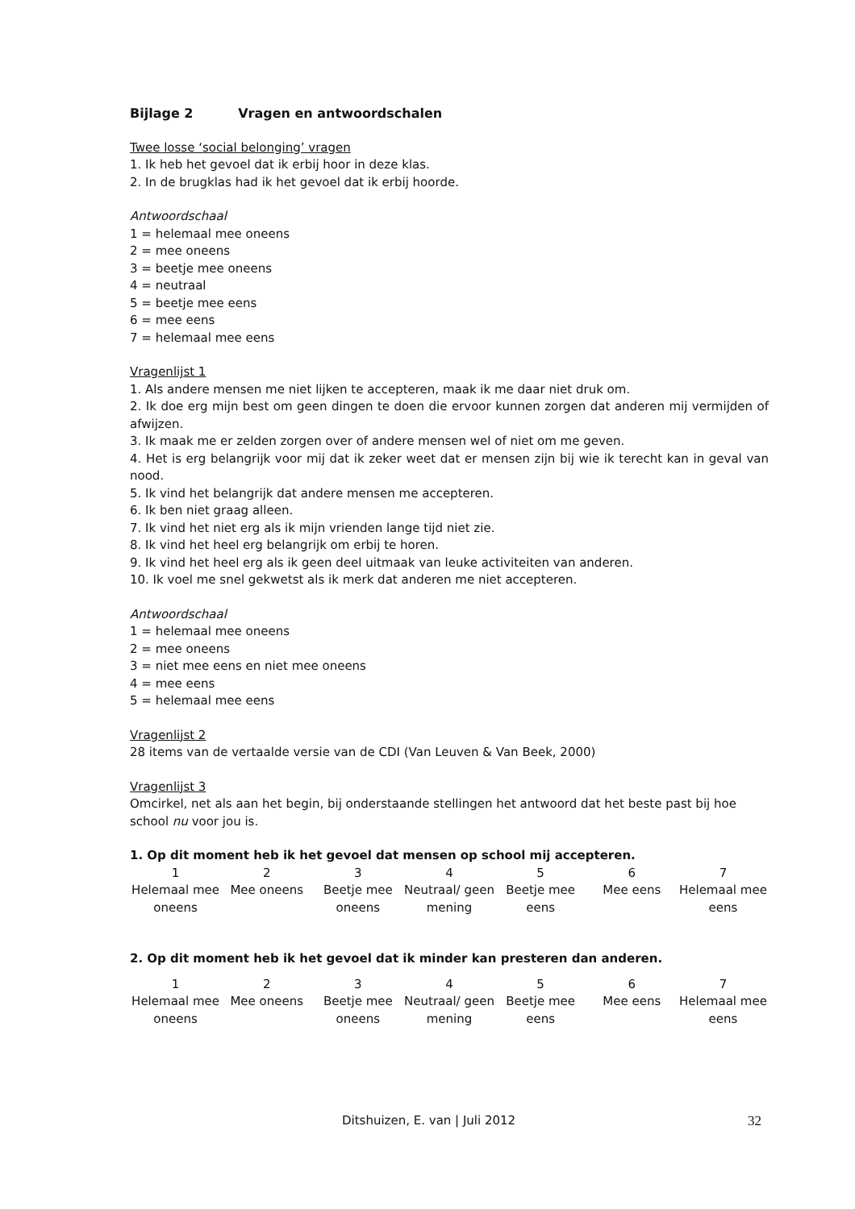Bijlage 2 Vragen en antwoordschalen
Twee losse ‘social belonging’ vragen
1. Ik heb het gevoel dat ik erbij hoor in deze klas.
2. In de brugklas had ik het gevoel dat ik erbij hoorde.
Antwoordschaal
1 = helemaal mee oneens
2 = mee oneens
3 = beetje mee oneens
4 = neutraal
5 = beetje mee eens
6 = mee eens
7 = helemaal mee eens
Vragenlijst 1
1. Als andere mensen me niet lijken te accepteren, maak ik me daar niet druk om.
2. Ik doe erg mijn best om geen dingen te doen die ervoor kunnen zorgen dat anderen mij vermijden of afwijzen.
3. Ik maak me er zelden zorgen over of andere mensen wel of niet om me geven.
4. Het is erg belangrijk voor mij dat ik zeker weet dat er mensen zijn bij wie ik terecht kan in geval van nood.
5. Ik vind het belangrijk dat andere mensen me accepteren.
6. Ik ben niet graag alleen.
7. Ik vind het niet erg als ik mijn vrienden lange tijd niet zie.
8. Ik vind het heel erg belangrijk om erbij te horen.
9. Ik vind het heel erg als ik geen deel uitmaak van leuke activiteiten van anderen.
10. Ik voel me snel gekwetst als ik merk dat anderen me niet accepteren.
Antwoordschaal
1 = helemaal mee oneens
2 = mee oneens
3 = niet mee eens en niet mee oneens
4 = mee eens
5 = helemaal mee eens
Vragenlijst 2
28 items van de vertaalde versie van de CDI (Van Leuven & Van Beek, 2000)
Vragenlijst 3
Omcirkel, net als aan het begin, bij onderstaande stellingen het antwoord dat het beste past bij hoe school nu voor jou is.
1. Op dit moment heb ik het gevoel dat mensen op school mij accepteren.
| 1 | 2 | 3 | 4 | 5 | 6 | 7 |
| Helemaal mee oneens | Mee oneens | Beetje mee oneens | Neutraal/ geen mening | Beetje mee eens | Mee eens | Helemaal mee eens |
2. Op dit moment heb ik het gevoel dat ik minder kan presteren dan anderen.
| 1 | 2 | 3 | 4 | 5 | 6 | 7 |
| Helemaal mee oneens | Mee oneens | Beetje mee oneens | Neutraal/ geen mening | Beetje mee eens | Mee eens | Helemaal mee eens |
Ditshuizen, E. van | Juli 2012 32